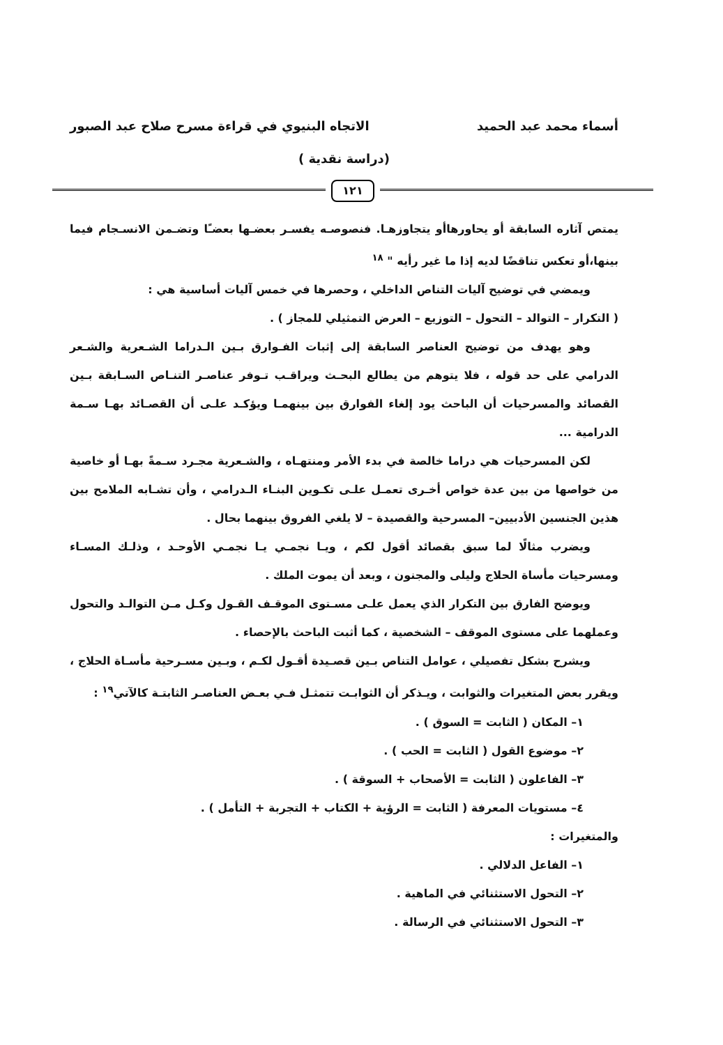أسماء محمد عبد الحميد الاتجاه البنيوي في قراءة مسرح صلاح عبد الصبور
(دراسة نقدية )
١٢١
يمتص آثاره السابقة أو يحاورهاأو يتجاوزهـا. فنصوصـه يفسـر بعضـها بعضـًا وتضـمن الانسـجام فيما بينها،أو تعكس تناقضًا لديه إذا ما غير رأيه " <sup>١٨</sup>
ويمضي في توضيح آليات التناص الداخلي ، وحصرها في خمس آليات أساسية هي :
( التكرار – التوالد – التحول – التوزيع – العرض التمثيلي للمجاز ) .
وهو يهدف من توضيح العناصر السابقة إلى إثبات الفـوارق بـين الـدراما الشـعرية والشـعر الدرامي على حد قوله ، فلا يتوهم من يطالع البحـث ويراقـب تـوفر عناصـر التنـاص السـابقة بـين القصائد والمسرحيات أن الباحث يود إلغاء الفوارق بين بينهمـا ويؤكـد علـى أن القصـائد بهـا سـمة الدرامية ...
لكن المسرحيات هي دراما خالصة في بدء الأمر ومنتهـاه ، والشـعرية مجـرد سـمةً بهـا أو خاصية من خواصها من بين عدة خواص أخـرى تعمـل علـى تكـوين البنـاء الـدرامي ، وأن تشـابه الملامح بين هذين الجنسين الأدبيين– المسرحية والقصيدة – لا يلغي الفروق بينهما بحال .
ويضرب مثالًا لما سبق بقصائد أقول لكم ، ويـا نجمـي يـا نجمـي الأوحـد ، وذلـك المسـاء ومسرحيات مأساة الحلاج وليلى والمجنون ، وبعد أن يموت الملك .
ويوضح الفارق بين التكرار الذي يعمل علـى مسـتوى الموقـف القـول وكـل مـن التوالـد والتحول وعملهما على مستوى الموقف – الشخصية ، كما أثبت الباحث بالإحصاء .
ويشرح بشكل تفصيلي ، عوامل التناص بـين قصـيدة أقـول لكـم ، وبـين مسـرحية مأسـاة الحلاج ، ويقرر بعض المتغيرات والثوابت ، ويـذكر أن الثوابـت تتمثـل فـي بعـض العناصـر الثابتـة كالآتي<sup>١٩</sup> :
١– المكان ( الثابت = السوق ) .
٢– موضوع القول ( الثابت = الحب ) .
٣– الفاعلون ( الثابت = الأصحاب + السوقة ) .
٤– مستويات المعرفة ( الثابت = الرؤية + الكتاب + التجربة + التأمل ) .
والمتغيرات :
١– الفاعل الدلالي .
٢– التحول الاستثنائي في الماهية .
٣– التحول الاستثنائي في الرسالة .